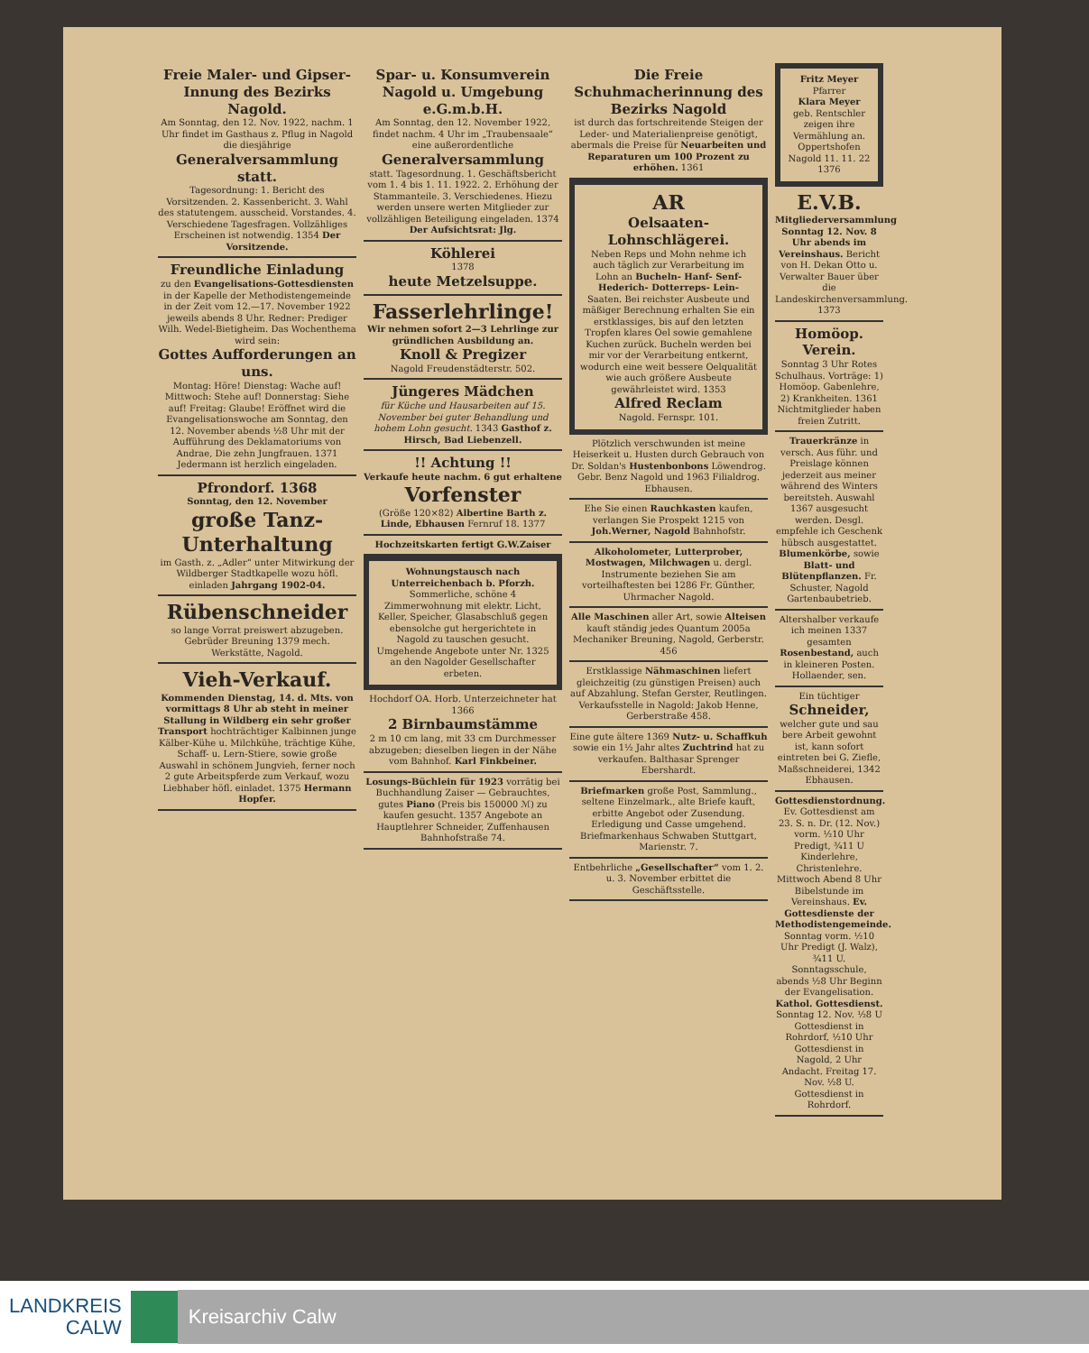Freie Maler- und Gipser-Innung des Bezirks Nagold.
Am Sonntag, den 12. Nov. 1922, nachm. 1 Uhr findet im Gasthaus z. Pflug in Nagold die diesjährige
Generalversammlung statt.
Tagesordnung: 1. Bericht des Vorsitzenden. 2. Kassenbericht. 3. Wahl des statutengem. ausscheid. Vorstandes. 4. Verschiedene Tagesfragen. Vollzähliges Erscheinen ist notwendig. 1354 Der Vorsitzende.
Freundliche Einladung
zu den Evangelisations-Gottesdiensten in der Kapelle der Methodistengemeinde in der Zeit vom 12.—17. November 1922 jeweils abends 8 Uhr. Redner: Prediger Wilh. Wedel-Bietigheim. Das Wochenthema wird sein:
Gottes Aufforderungen an uns.
Montag: Höre! Dienstag: Wache auf! Mittwoch: Stehe auf! Donnerstag: Siehe auf! Freitag: Glaube! Eröffnet wird die Evangelisationswoche am Sonntag, den 12. November abends ½8 Uhr mit der Aufführung des Deklamatoriums von Andrae, Die zehn Jungfrauen. 1371 Jedermann ist herzlich eingeladen.
Pfrondorf. 1368
Sonntag, den 12. November
große Tanz-Unterhaltung
im Gasth. z. „Adler“ unter Mitwirkung der Wildberger Stadtkapelle wozu höfl. einladen Jahrgang 1902-04.
Rübenschneider
so lange Vorrat preiswert abzugeben. Gebrüder Breuning 1379 mech. Werkstätte, Nagold.
Vieh-Verkauf.
Kommenden Dienstag, 14. d. Mts. von vormittags 8 Uhr ab steht in meiner Stallung in Wildberg ein sehr großer Transport hochträchtiger Kalbinnen junge Kälber-Kühe u. Milchkühe, trächtige Kühe, Schaff- u. Lern-Stiere, sowie große Auswahl in schönem Jungvieh, ferner noch 2 gute Arbeitspferde zum Verkauf, wozu Liebhaber höfl. einladet. 1375 Hermann Hopfer.
Spar- u. Konsumverein Nagold u. Umgebung e.G.m.b.H.
Am Sonntag, den 12. November 1922, findet nachm. 4 Uhr im „Traubensaale“ eine außerordentliche
Generalversammlung
statt. Tagesordnung. 1. Geschäftsbericht vom 1. 4 bis 1. 11. 1922. 2. Erhöhung der Stammanteile. 3. Verschiedenes. Hiezu werden unsere werten Mitglieder zur vollzähligen Beteiligung eingeladen. 1374 Der Aufsichtsrat: Jlg.
Köhlerei
1378
heute Metzelsuppe.
Fasserlehrlinge!
Wir nehmen sofort 2—3 Lehrlinge zur gründlichen Ausbildung an.
Knoll & Pregizer
Nagold Freudenstädterstr. 502.
Jüngeres Mädchen
für Küche und Hausarbeiten auf 15. November bei guter Behandlung und hohem Lohn gesucht. 1343 Gasthof z. Hirsch, Bad Liebenzell.
!! Achtung !!
Verkaufe heute nachm. 6 gut erhaltene
Vorfenster
(Größe 120×82) Albertine Barth z. Linde, Ebhausen Fernruf 18. 1377
Hochzeitskarten fertigt G.W.Zaiser
Wohnungstausch nach Unterreichenbach b. Pforzh.
Sommerliche, schöne 4 Zimmerwohnung mit elektr. Licht, Keller, Speicher, Glasabschluß gegen ebensolche gut hergerichtete in Nagold zu tauschen gesucht. Umgehende Angebote unter Nr. 1325 an den Nagolder Gesellschafter erbeten.
Hochdorf OA. Horb. Unterzeichneter hat 1366
2 Birnbaumstämme
2 m 10 cm lang, mit 33 cm Durchmesser abzugeben; dieselben liegen in der Nähe vom Bahnhof. Karl Finkbeiner.
Losungs-Büchlein für 1923 vorrätig bei Buchhandlung Zaiser — Gebrauchtes, gutes Piano (Preis bis 150000 ℳ) zu kaufen gesucht. 1357 Angebote an Hauptlehrer Schneider, Zuffenhausen Bahnhofstraße 74.
Die Freie Schuhmacherinnung des Bezirks Nagold
ist durch das fortschreitende Steigen der Leder- und Materialienpreise genötigt, abermals die Preise für Neuarbeiten und Reparaturen um 100 Prozent zu erhöhen. 1361
AR
Oelsaaten-Lohnschlägerei.
Neben Reps und Mohn nehme ich auch täglich zur Verarbeitung im Lohn an Bucheln- Hanf- Senf- Hederich- Dotterreps- Lein- Saaten. Bei reichster Ausbeute und mäßiger Berechnung erhalten Sie ein erstklassiges, bis auf den letzten Tropfen klares Oel sowie gemahlene Kuchen zurück. Bucheln werden bei mir vor der Verarbeitung entkernt, wodurch eine weit bessere Oelqualität wie auch größere Ausbeute gewährleistet wird. 1353
Alfred Reclam
Nagold. Fernspr. 101.
Plötzlich verschwunden ist meine Heiserkeit u. Husten durch Gebrauch von Dr. Soldan's Hustenbonbons Löwendrog. Gebr. Benz Nagold und 1963 Filialdrog. Ebhausen.
Ehe Sie einen Rauchkasten kaufen, verlangen Sie Prospekt 1215 von Joh.Werner, Nagold Bahnhofstr.
Alkoholometer, Lutterprober, Mostwagen, Milchwagen u. dergl. Instrumente beziehen Sie am vorteilhaftesten bei 1286 Fr. Günther, Uhrmacher Nagold.
Alle Maschinen aller Art, sowie Alteisen kauft ständig jedes Quantum 2005a Mechaniker Breuning, Nagold, Gerberstr. 456
Erstklassige Nähmaschinen liefert gleichzeitig (zu günstigen Preisen) auch auf Abzahlung. Stefan Gerster, Reutlingen. Verkaufsstelle in Nagold: Jakob Henne, Gerberstraße 458.
Eine gute ältere 1369 Nutz- u. Schaffkuh sowie ein 1½ Jahr altes Zuchtrind hat zu verkaufen. Balthasar Sprenger Ebershardt.
Briefmarken große Post, Sammlung., seltene Einzelmark., alte Briefe kauft, erbitte Angebot oder Zusendung. Erledigung und Casse umgehend. Briefmarkenhaus Schwaben Stuttgart, Marienstr. 7.
Entbehrliche „Gesellschafter“ vom 1. 2. u. 3. November erbittet die Geschäftsstelle.
Fritz Meyer
Pfarrer
Klara Meyer
geb. Rentschler
zeigen ihre Vermählung an.
Oppertshofen Nagold 11. 11. 22 1376
E.V.B.
Mitgliederversammlung Sonntag 12. Nov. 8 Uhr abends im Vereinshaus. Bericht von H. Dekan Otto u. Verwalter Bauer über die Landeskirchenversammlung. 1373
Homöop. Verein.
Sonntag 3 Uhr Rotes Schulhaus. Vorträge: 1) Homöop. Gabenlehre, 2) Krankheiten. 1361 Nichtmitglieder haben freien Zutritt.
Trauerkränze in versch. Aus führ. und Preislage können jederzeit aus meiner während des Winters bereitsteh. Auswahl 1367 ausgesucht werden. Desgl. empfehle ich Geschenk hübsch ausgestattet. Blumenkörbe, sowie Blatt- und Blütenpflanzen. Fr. Schuster, Nagold Gartenbaubetrieb.
Altershalber verkaufe ich meinen 1337 gesamten Rosenbestand, auch in kleineren Posten. Hollaender, sen.
Ein tüchtiger
Schneider,
welcher gute und sau bere Arbeit gewohnt ist, kann sofort eintreten bei G. Ziefle, Maßschneiderei, 1342 Ebhausen.
Gottesdienstordnung. Ev. Gottesdienst am 23. S. n. Dr. (12. Nov.) vorm. ½10 Uhr Predigt, ¾11 U Kinderlehre, Christenlehre. Mittwoch Abend 8 Uhr Bibelstunde im Vereinshaus. Ev. Gottesdienste der Methodistengemeinde. Sonntag vorm. ½10 Uhr Predigt (J. Walz), ¾11 U. Sonntagsschule, abends ½8 Uhr Beginn der Evangelisation. Kathol. Gottesdienst. Sonntag 12. Nov. ½8 U Gottesdienst in Rohrdorf, ½10 Uhr Gottesdienst in Nagold, 2 Uhr Andacht. Freitag 17. Nov. ½8 U. Gottesdienst in Rohrdorf.
LANDKREIS
CALW
Kreisarchiv Calw